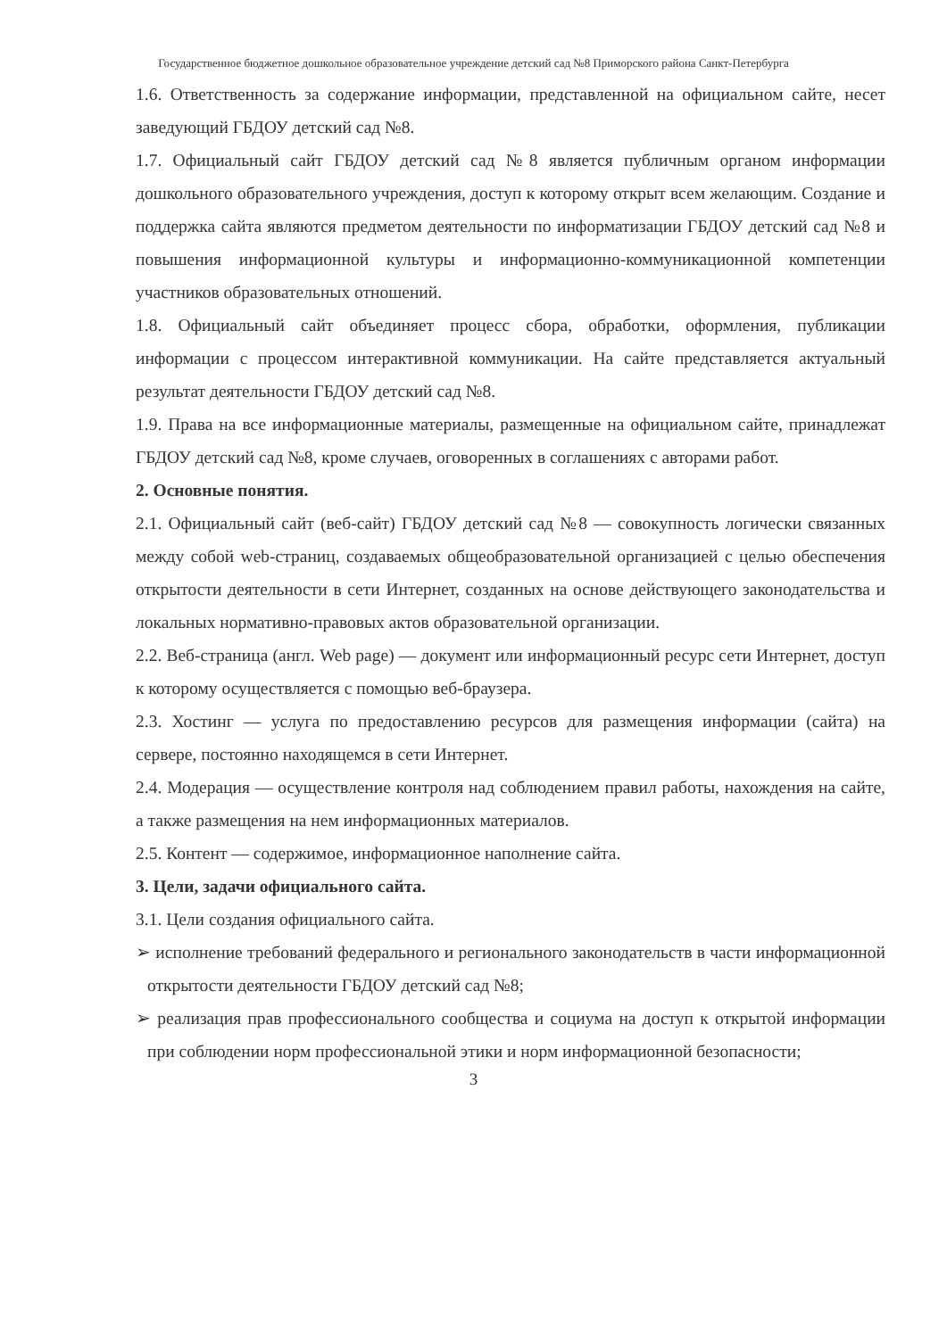Государственное бюджетное дошкольное образовательное учреждение детский сад №8 Приморского района Санкт-Петербурга
1.6. Ответственность за содержание информации, представленной на официальном сайте, несет заведующий ГБДОУ детский сад №8.
1.7. Официальный сайт ГБДОУ детский сад №8 является публичным органом информации дошкольного образовательного учреждения, доступ к которому открыт всем желающим. Создание и поддержка сайта являются предметом деятельности по информатизации ГБДОУ детский сад №8 и повышения информационной культуры и информационно-коммуникационной компетенции участников образовательных отношений.
1.8. Официальный сайт объединяет процесс сбора, обработки, оформления, публикации информации с процессом интерактивной коммуникации. На сайте представляется актуальный результат деятельности ГБДОУ детский сад №8.
1.9. Права на все информационные материалы, размещенные на официальном сайте, принадлежат ГБДОУ детский сад №8, кроме случаев, оговоренных в соглашениях с авторами работ.
2. Основные понятия.
2.1. Официальный сайт (веб-сайт) ГБДОУ детский сад №8 — совокупность логически связанных между собой web-страниц, создаваемых общеобразовательной организацией с целью обеспечения открытости деятельности в сети Интернет, созданных на основе действующего законодательства и локальных нормативно-правовых актов образовательной организации.
2.2. Веб-страница (англ. Web page) — документ или информационный ресурс сети Интернет, доступ к которому осуществляется с помощью веб-браузера.
2.3. Хостинг — услуга по предоставлению ресурсов для размещения информации (сайта) на сервере, постоянно находящемся в сети Интернет.
2.4. Модерация — осуществление контроля над соблюдением правил работы, нахождения на сайте, а также размещения на нем информационных материалов.
2.5. Контент — содержимое, информационное наполнение сайта.
3. Цели, задачи официального сайта.
3.1. Цели создания официального сайта.
➢ исполнение требований федерального и регионального законодательств в части информационной открытости деятельности ГБДОУ детский сад №8;
➢ реализация прав профессионального сообщества и социума на доступ к открытой информации при соблюдении норм профессиональной этики и норм информационной безопасности;
3